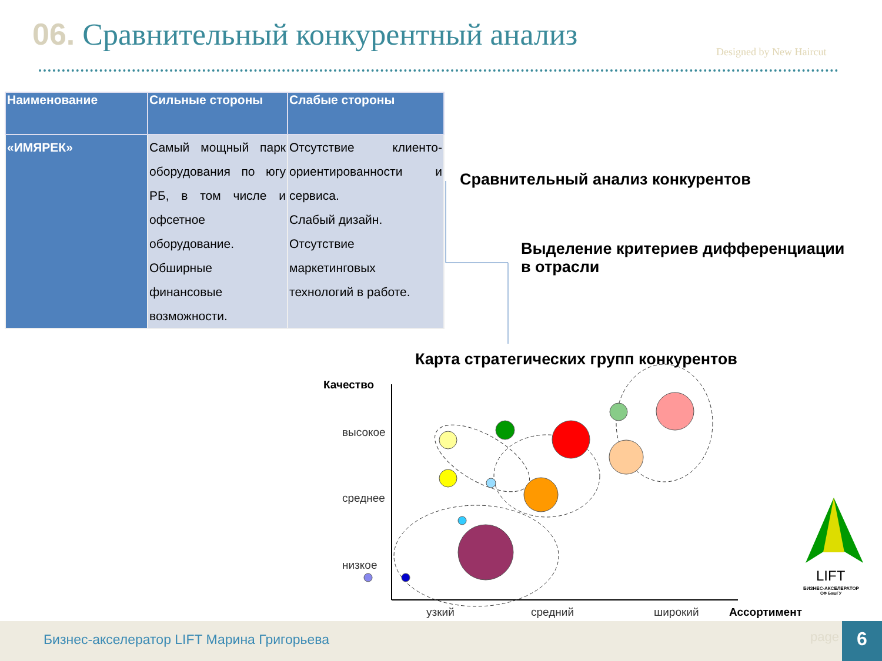06. Сравнительный конкурентный анализ
Designed by New Haircut
| Наименование | Сильные стороны | Слабые стороны |
| --- | --- | --- |
| «ИМЯРЕК» | Самый мощный парк оборудования по югу РБ, в том числе и офсетное оборудование. Обширные финансовые возможности. | Отсутствие клиенто-ориентированности и сервиса. Слабый дизайн. Отсутствие маркетинговых технологий в работе. |
Сравнительный анализ конкурентов
Выделение критериев дифференциации
в отрасли
Карта стратегических групп конкурентов
высокое
среднее
низкое
узкий
средний
широкий
Качество
Ассортимент
LIFT
БИЗНЕС-АКСЕЛЕРАТОР
СФ БашГУ
Бизнес-акселератор LIFT Марина Григорьева
page 6